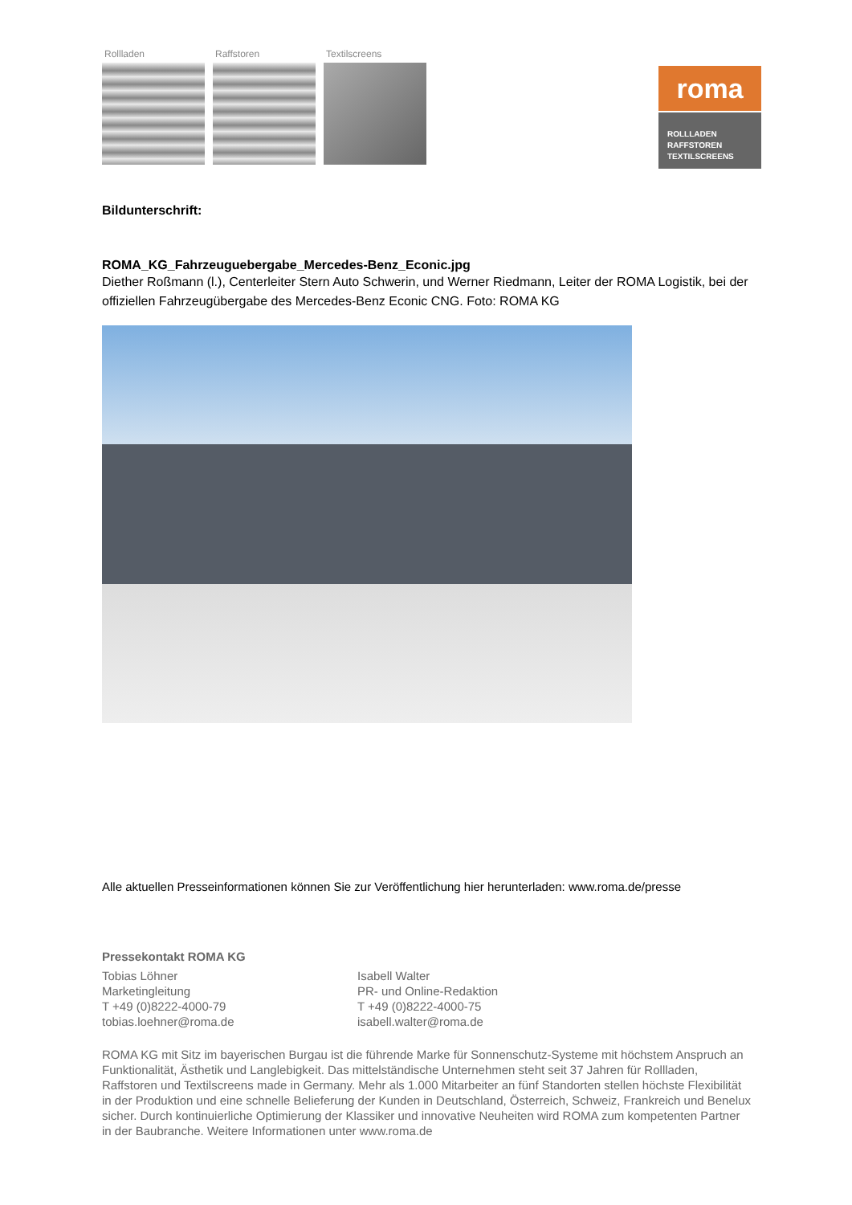Rollladen Raffstoren Textilscreens
roma
ROLLLADEN
RAFFSTOREN
TEXTILSCREENS
Bildunterschrift:
ROMA_KG_Fahrzeuguebergabe_Mercedes-Benz_Econic.jpg
Diether Roßmann (l.), Centerleiter Stern Auto Schwerin, und Werner Riedmann, Leiter der ROMA Logistik, bei der offiziellen Fahrzeugübergabe des Mercedes-Benz Econic CNG. Foto: ROMA KG
Alle aktuellen Presseinformationen können Sie zur Veröffentlichung hier herunterladen: www.roma.de/presse
Pressekontakt ROMA KG
Tobias Löhner
Marketingleitung
T +49 (0)8222-4000-79
tobias.loehner@roma.de
Isabell Walter
PR- und Online-Redaktion
T +49 (0)8222-4000-75
isabell.walter@roma.de
ROMA KG mit Sitz im bayerischen Burgau ist die führende Marke für Sonnenschutz-Systeme mit höchstem Anspruch an Funktionalität, Ästhetik und Langlebigkeit. Das mittelständische Unternehmen steht seit 37 Jahren für Rollladen, Raffstoren und Textilscreens made in Germany. Mehr als 1.000 Mitarbeiter an fünf Standorten stellen höchste Flexibilität in der Produktion und eine schnelle Belieferung der Kunden in Deutschland, Österreich, Schweiz, Frankreich und Benelux sicher. Durch kontinuierliche Optimierung der Klassiker und innovative Neuheiten wird ROMA zum kompetenten Partner in der Baubranche. Weitere Informationen unter www.roma.de